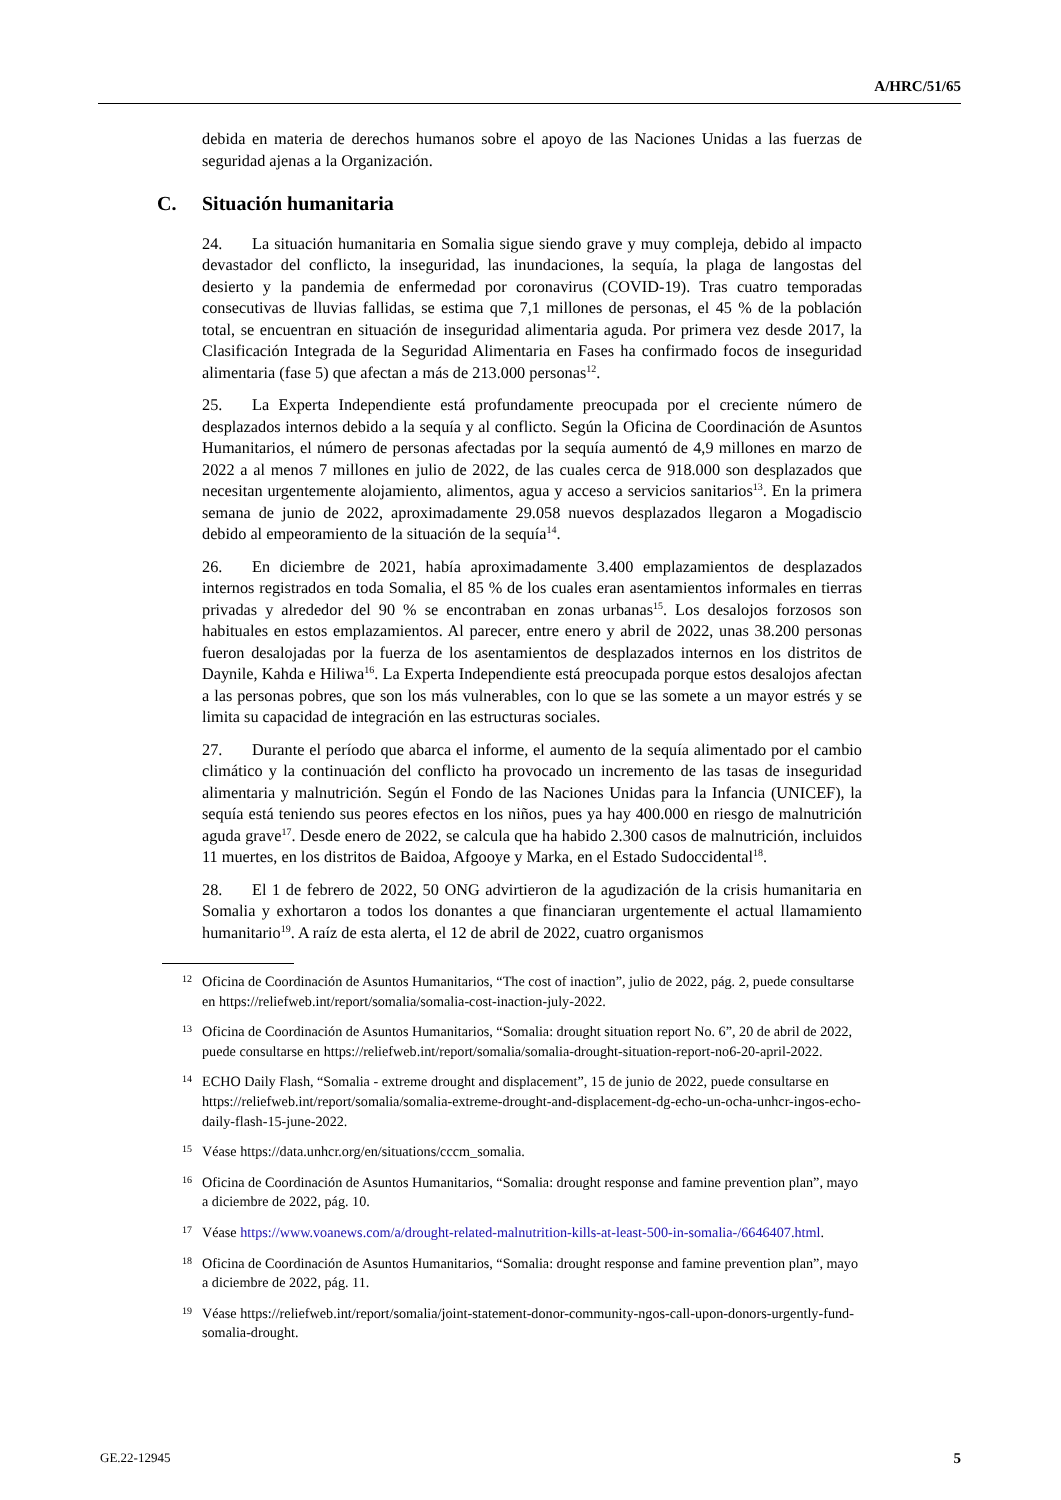A/HRC/51/65
debida en materia de derechos humanos sobre el apoyo de las Naciones Unidas a las fuerzas de seguridad ajenas a la Organización.
C. Situación humanitaria
24. La situación humanitaria en Somalia sigue siendo grave y muy compleja, debido al impacto devastador del conflicto, la inseguridad, las inundaciones, la sequía, la plaga de langostas del desierto y la pandemia de enfermedad por coronavirus (COVID-19). Tras cuatro temporadas consecutivas de lluvias fallidas, se estima que 7,1 millones de personas, el 45 % de la población total, se encuentran en situación de inseguridad alimentaria aguda. Por primera vez desde 2017, la Clasificación Integrada de la Seguridad Alimentaria en Fases ha confirmado focos de inseguridad alimentaria (fase 5) que afectan a más de 213.000 personas<sup>12</sup>.
25. La Experta Independiente está profundamente preocupada por el creciente número de desplazados internos debido a la sequía y al conflicto. Según la Oficina de Coordinación de Asuntos Humanitarios, el número de personas afectadas por la sequía aumentó de 4,9 millones en marzo de 2022 a al menos 7 millones en julio de 2022, de las cuales cerca de 918.000 son desplazados que necesitan urgentemente alojamiento, alimentos, agua y acceso a servicios sanitarios<sup>13</sup>. En la primera semana de junio de 2022, aproximadamente 29.058 nuevos desplazados llegaron a Mogadiscio debido al empeoramiento de la situación de la sequía<sup>14</sup>.
26. En diciembre de 2021, había aproximadamente 3.400 emplazamientos de desplazados internos registrados en toda Somalia, el 85 % de los cuales eran asentamientos informales en tierras privadas y alrededor del 90 % se encontraban en zonas urbanas<sup>15</sup>. Los desalojos forzosos son habituales en estos emplazamientos. Al parecer, entre enero y abril de 2022, unas 38.200 personas fueron desalojadas por la fuerza de los asentamientos de desplazados internos en los distritos de Daynile, Kahda e Hiliwa<sup>16</sup>. La Experta Independiente está preocupada porque estos desalojos afectan a las personas pobres, que son los más vulnerables, con lo que se las somete a un mayor estrés y se limita su capacidad de integración en las estructuras sociales.
27. Durante el período que abarca el informe, el aumento de la sequía alimentado por el cambio climático y la continuación del conflicto ha provocado un incremento de las tasas de inseguridad alimentaria y malnutrición. Según el Fondo de las Naciones Unidas para la Infancia (UNICEF), la sequía está teniendo sus peores efectos en los niños, pues ya hay 400.000 en riesgo de malnutrición aguda grave<sup>17</sup>. Desde enero de 2022, se calcula que ha habido 2.300 casos de malnutrición, incluidos 11 muertes, en los distritos de Baidoa, Afgooye y Marka, en el Estado Sudoccidental<sup>18</sup>.
28. El 1 de febrero de 2022, 50 ONG advirtieron de la agudización de la crisis humanitaria en Somalia y exhortaron a todos los donantes a que financiaran urgentemente el actual llamamiento humanitario<sup>19</sup>. A raíz de esta alerta, el 12 de abril de 2022, cuatro organismos
12 Oficina de Coordinación de Asuntos Humanitarios, “The cost of inaction”, julio de 2022, pág. 2, puede consultarse en https://reliefweb.int/report/somalia/somalia-cost-inaction-july-2022.
13 Oficina de Coordinación de Asuntos Humanitarios, “Somalia: drought situation report No. 6”, 20 de abril de 2022, puede consultarse en https://reliefweb.int/report/somalia/somalia-drought-situation-report-no6-20-april-2022.
14 ECHO Daily Flash, “Somalia - extreme drought and displacement”, 15 de junio de 2022, puede consultarse en https://reliefweb.int/report/somalia/somalia-extreme-drought-and-displacement-dg-echo-un-ocha-unhcr-ingos-echo-daily-flash-15-june-2022.
15 Véase https://data.unhcr.org/en/situations/cccm_somalia.
16 Oficina de Coordinación de Asuntos Humanitarios, “Somalia: drought response and famine prevention plan”, mayo a diciembre de 2022, pág. 10.
17 Véase https://www.voanews.com/a/drought-related-malnutrition-kills-at-least-500-in-somalia-/6646407.html.
18 Oficina de Coordinación de Asuntos Humanitarios, “Somalia: drought response and famine prevention plan”, mayo a diciembre de 2022, pág. 11.
19 Véase https://reliefweb.int/report/somalia/joint-statement-donor-community-ngos-call-upon-donors-urgently-fund-somalia-drought.
GE.22-12945 5